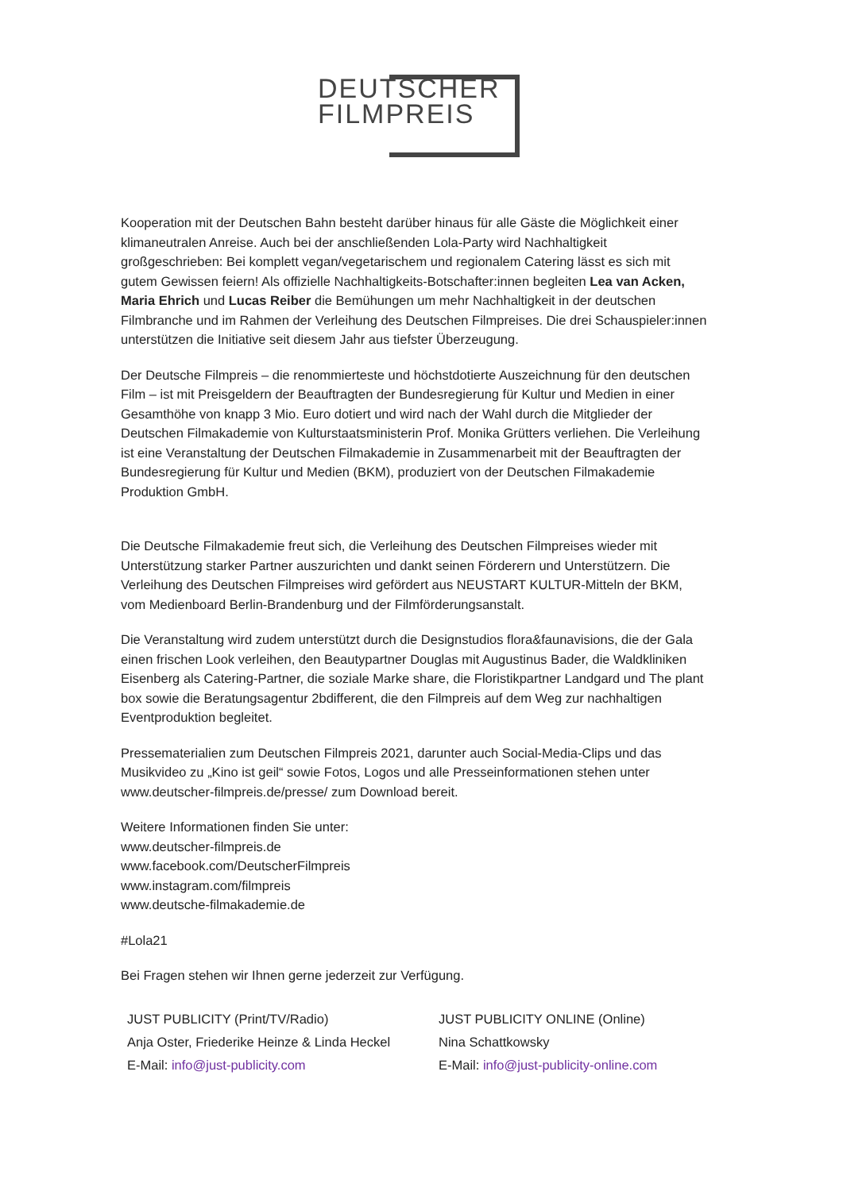DEUTSCHER
FILMPREIS
Kooperation mit der Deutschen Bahn besteht darüber hinaus für alle Gäste die Möglichkeit einer klimaneutralen Anreise. Auch bei der anschließenden Lola-Party wird Nachhaltigkeit großgeschrieben: Bei komplett vegan/vegetarischem und regionalem Catering lässt es sich mit gutem Gewissen feiern! Als offizielle Nachhaltigkeits-Botschafter:innen begleiten Lea van Acken, Maria Ehrich und Lucas Reiber die Bemühungen um mehr Nachhaltigkeit in der deutschen Filmbranche und im Rahmen der Verleihung des Deutschen Filmpreises. Die drei Schauspieler:innen unterstützen die Initiative seit diesem Jahr aus tiefster Überzeugung.
Der Deutsche Filmpreis – die renommierteste und höchstdotierte Auszeichnung für den deutschen Film – ist mit Preisgeldern der Beauftragten der Bundesregierung für Kultur und Medien in einer Gesamthöhe von knapp 3 Mio. Euro dotiert und wird nach der Wahl durch die Mitglieder der Deutschen Filmakademie von Kulturstaatsministerin Prof. Monika Grütters verliehen. Die Verleihung ist eine Veranstaltung der Deutschen Filmakademie in Zusammenarbeit mit der Beauftragten der Bundesregierung für Kultur und Medien (BKM), produziert von der Deutschen Filmakademie Produktion GmbH.
Die Deutsche Filmakademie freut sich, die Verleihung des Deutschen Filmpreises wieder mit Unterstützung starker Partner auszurichten und dankt seinen Förderern und Unterstützern. Die Verleihung des Deutschen Filmpreises wird gefördert aus NEUSTART KULTUR-Mitteln der BKM, vom Medienboard Berlin-Brandenburg und der Filmförderungsanstalt.
Die Veranstaltung wird zudem unterstützt durch die Designstudios flora&faunavisions, die der Gala einen frischen Look verleihen, den Beautypartner Douglas mit Augustinus Bader, die Waldkliniken Eisenberg als Catering-Partner, die soziale Marke share, die Floristikpartner Landgard und The plant box sowie die Beratungsagentur 2bdifferent, die den Filmpreis auf dem Weg zur nachhaltigen Eventproduktion begleitet.
Pressematerialien zum Deutschen Filmpreis 2021, darunter auch Social-Media-Clips und das Musikvideo zu „Kino ist geil“ sowie Fotos, Logos und alle Presseinformationen stehen unter www.deutscher-filmpreis.de/presse/ zum Download bereit.
Weitere Informationen finden Sie unter:
www.deutscher-filmpreis.de
www.facebook.com/DeutscherFilmpreis
www.instagram.com/filmpreis
www.deutsche-filmakademie.de
#Lola21
Bei Fragen stehen wir Ihnen gerne jederzeit zur Verfügung.
| JUST PUBLICITY (Print/TV/Radio) | JUST PUBLICITY ONLINE (Online) |
| Anja Oster, Friederike Heinze & Linda Heckel | Nina Schattkowsky |
| E-Mail: info@just-publicity.com | E-Mail: info@just-publicity-online.com |